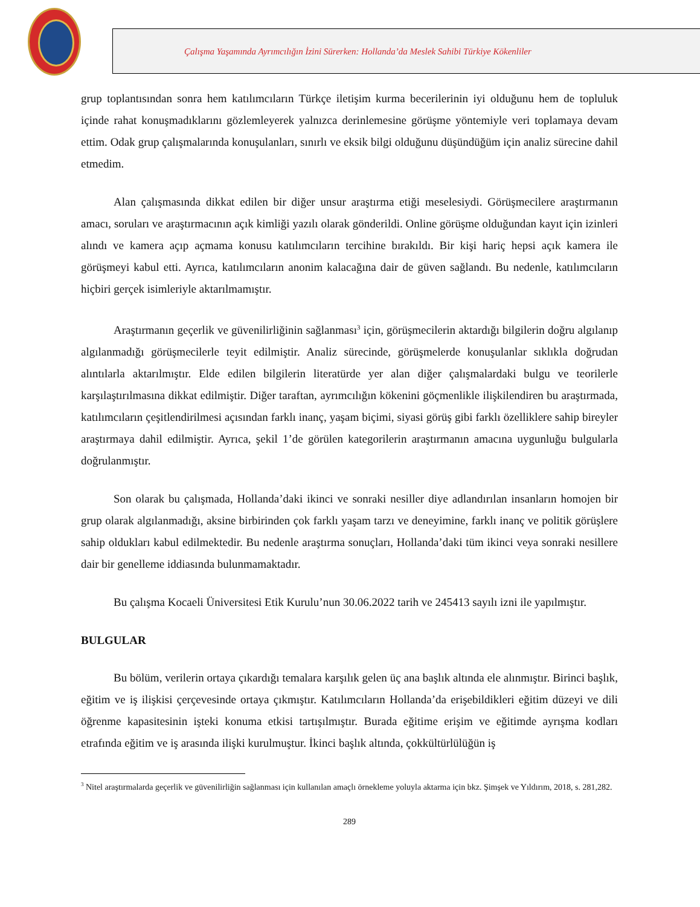Çalışma Yaşamında Ayrımcılığın İzini Sürerken: Hollanda’da Meslek Sahibi Türkiye Kökenliler
grup toplantısından sonra hem katılımcıların Türkçe iletişim kurma becerilerinin iyi olduğunu hem de topluluk içinde rahat konuşmadıklarını gözlemleyerek yalnızca derinlemesine görüşme yöntemiyle veri toplamaya devam ettim. Odak grup çalışmalarında konuşulanları, sınırlı ve eksik bilgi olduğunu düşündüğüm için analiz sürecine dahil etmedim.
Alan çalışmasında dikkat edilen bir diğer unsur araştırma etiği meselesiydi. Görüşmecilere araştırmanın amacı, soruları ve araştırmacının açık kimliği yazılı olarak gönderildi. Online görüşme olduğundan kayıt için izinleri alındı ve kamera açıp açmama konusu katılımcıların tercihine bırakıldı. Bir kişi hariç hepsi açık kamera ile görüşmeyi kabul etti. Ayrıca, katılımcıların anonim kalacağına dair de güven sağlandı. Bu nedenle, katılımcıların hiçbiri gerçek isimleriyle aktarılmamıştır.
Araştırmanın geçerlik ve güvenilirliğinin sağlanması<sup>3</sup> için, görüşmecilerin aktardığı bilgilerin doğru algılanıp algılanmadığı görüşmecilerle teyit edilmiştir. Analiz sürecinde, görüşmelerde konuşulanlar sıklıkla doğrudan alıntılarla aktarılmıştır. Elde edilen bilgilerin literatürde yer alan diğer çalışmalardaki bulgu ve teorilerle karşılaştırılmasına dikkat edilmiştir. Diğer taraftan, ayrımcılığın kökenini göçmenlikle ilişkilendiren bu araştırmada, katılımcıların çeşitlendirilmesi açısından farklı inanç, yaşam biçimi, siyasi görüş gibi farklı özelliklere sahip bireyler araştırmaya dahil edilmiştir. Ayrıca, şekil 1’de görülen kategorilerin araştırmanın amacına uygunluğu bulgularla doğrulanmıştır.
Son olarak bu çalışmada, Hollanda’daki ikinci ve sonraki nesiller diye adlandırılan insanların homojen bir grup olarak algılanmadığı, aksine birbirinden çok farklı yaşam tarzı ve deneyimine, farklı inanç ve politik görüşlere sahip oldukları kabul edilmektedir. Bu nedenle araştırma sonuçları, Hollanda’daki tüm ikinci veya sonraki nesillere dair bir genelleme iddiasında bulunmamaktadır.
Bu çalışma Kocaeli Üniversitesi Etik Kurulu’nun 30.06.2022 tarih ve 245413 sayılı izni ile yapılmıştır.
BULGULAR
Bu bölüm, verilerin ortaya çıkardığı temalara karşılık gelen üç ana başlık altında ele alınmıştır. Birinci başlık, eğitim ve iş ilişkisi çerçevesinde ortaya çıkmıştır. Katılımcıların Hollanda’da erişebildikleri eğitim düzeyi ve dili öğrenme kapasitesinin işteki konuma etkisi tartışılmıştır. Burada eğitime erişim ve eğitimde ayrışma kodları etrafında eğitim ve iş arasında ilişki kurulmuştur. İkinci başlık altında, çokkültürlülüğün iş
<sup>3</sup> Nitel araştırmalarda geçerlik ve güvenilirliğin sağlanması için kullanılan amaçlı örnekleme yoluyla aktarma için bkz. Şimşek ve Yıldırım, 2018, s. 281,282.
289